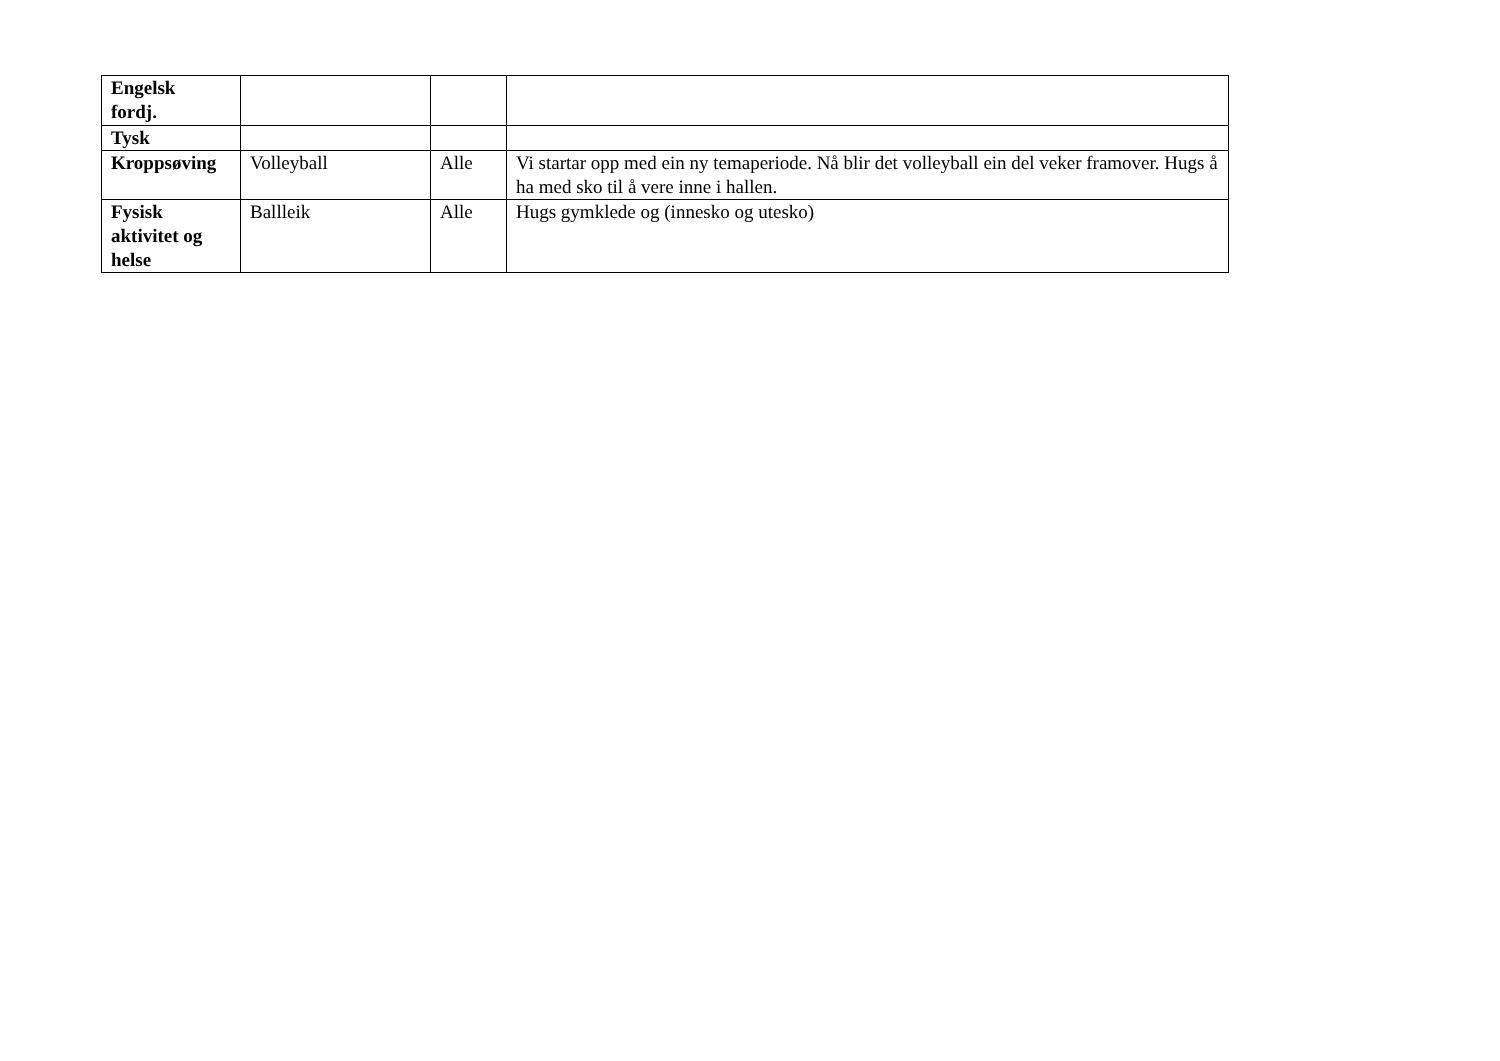| Engelsk fordj. | | | |
| Tysk | | | |
| Kroppsøving | Volleyball | Alle | Vi startar opp med ein ny temaperiode. Nå blir det volleyball ein del veker framover. Hugs å ha med sko til å vere inne i hallen. |
| Fysisk aktivitet og helse | Ballleik | Alle | Hugs gymklede og (innesko og utesko) |